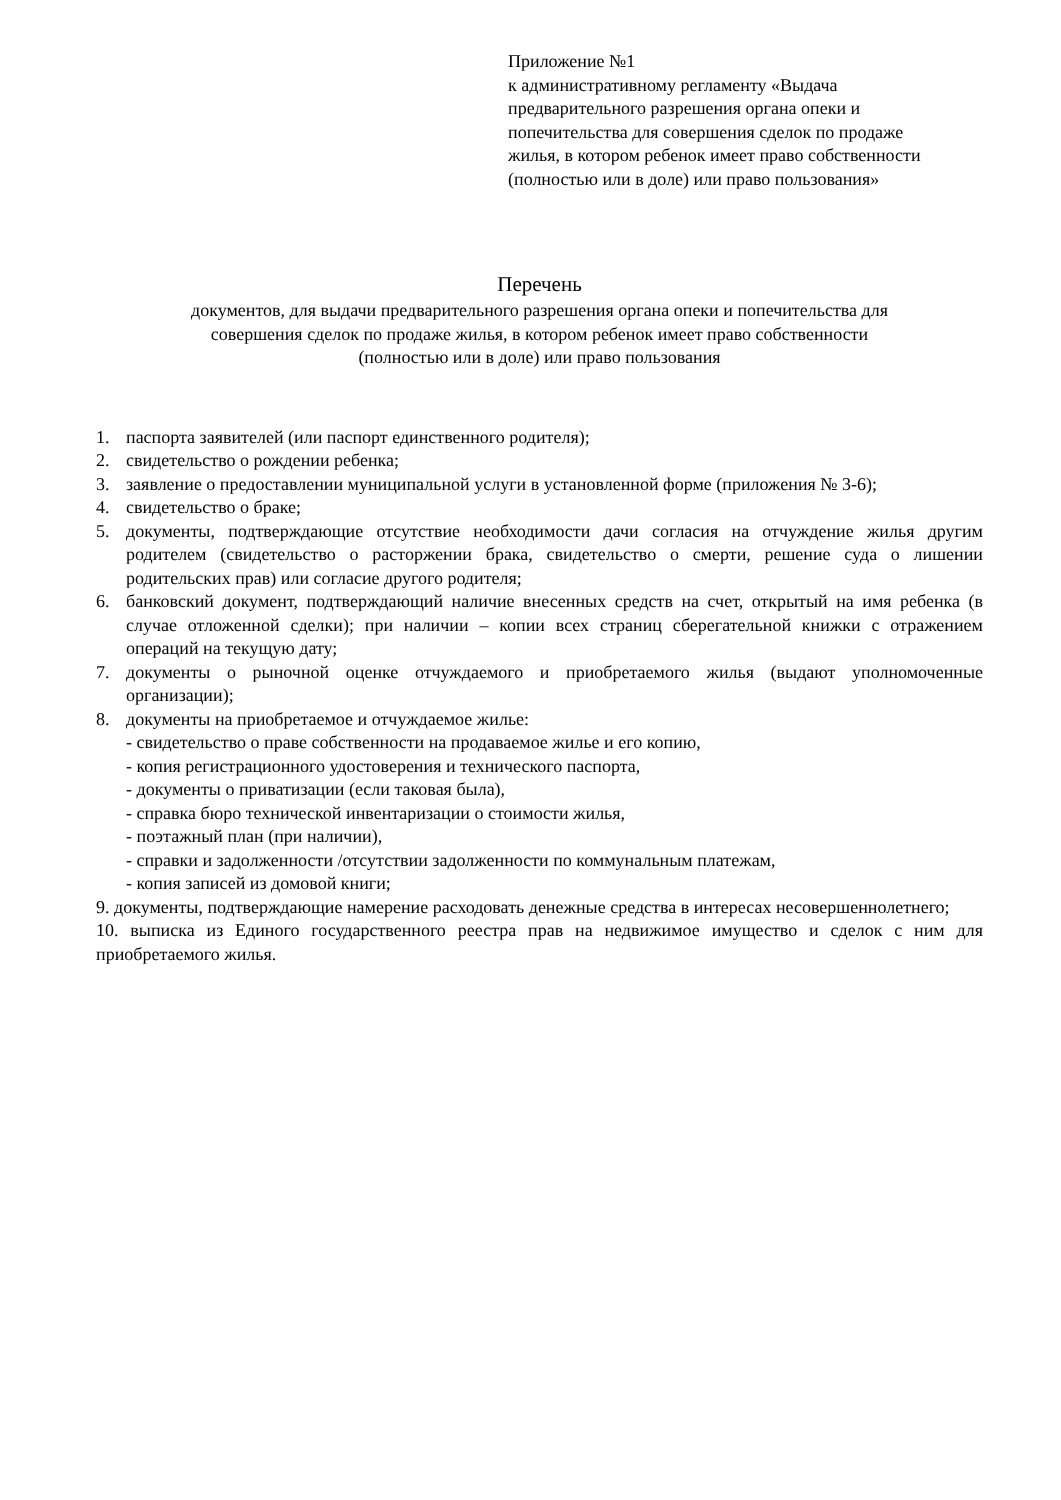Приложение №1
к административному регламенту «Выдача предварительного разрешения органа опеки и попечительства для совершения сделок по продаже жилья, в котором ребенок имеет право собственности (полностью или в доле) или право пользования»
Перечень
документов, для выдачи предварительного разрешения органа опеки и попечительства для
совершения сделок по продаже жилья, в котором ребенок имеет право собственности
(полностью или в доле) или право пользования
1. паспорта заявителей (или паспорт единственного родителя);
2. свидетельство о рождении ребенка;
3. заявление о предоставлении муниципальной услуги в установленной форме (приложения № 3-6);
4. свидетельство о браке;
5. документы, подтверждающие отсутствие необходимости дачи согласия на отчуждение жилья другим родителем (свидетельство о расторжении брака, свидетельство о смерти, решение суда о лишении родительских прав) или согласие другого родителя;
6. банковский документ, подтверждающий наличие внесенных средств на счет, открытый на имя ребенка (в случае отложенной сделки); при наличии – копии всех страниц сберегательной книжки с отражением операций на текущую дату;
7. документы о рыночной оценке отчуждаемого и приобретаемого жилья (выдают уполномоченные организации);
8. документы на приобретаемое и отчуждаемое жилье:
- свидетельство о праве собственности на продаваемое жилье и его копию,
- копия регистрационного удостоверения и технического паспорта,
- документы о приватизации (если таковая была),
- справка бюро технической инвентаризации о стоимости жилья,
- поэтажный план (при наличии),
- справки и задолженности /отсутствии задолженности по коммунальным платежам,
- копия записей из домовой книги;
9. документы, подтверждающие намерение расходовать денежные средства в интересах несовершеннолетнего;
10. выписка из Единого государственного реестра прав на недвижимое имущество и сделок с ним для приобретаемого жилья.